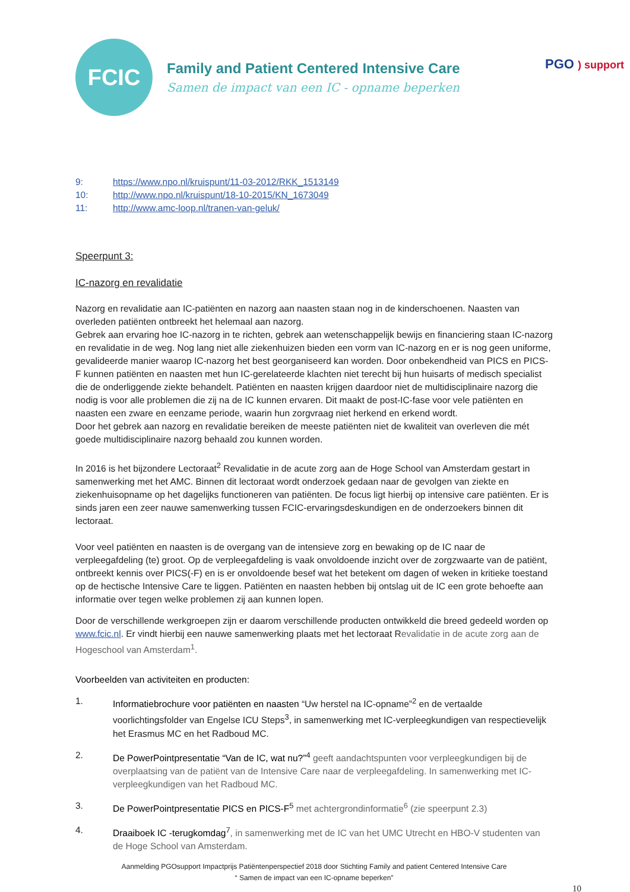FCIC
Family and Patient Centered Intensive Care
Samen de impact van een IC - opname beperken
PGO ) support
9: https://www.npo.nl/kruispunt/11-03-2012/RKK_1513149
10: http://www.npo.nl/kruispunt/18-10-2015/KN_1673049
11: http://www.amc-loop.nl/tranen-van-geluk/
Speerpunt 3:
IC-nazorg en revalidatie
Nazorg en revalidatie aan IC-patiënten en nazorg aan naasten staan nog in de kinderschoenen. Naasten van overleden patiënten ontbreekt het helemaal aan nazorg.
Gebrek aan ervaring hoe IC-nazorg in te richten, gebrek aan wetenschappelijk bewijs en financiering staan IC-nazorg en revalidatie in de weg. Nog lang niet alle ziekenhuizen bieden een vorm van IC-nazorg en er is nog geen uniforme, gevalideerde manier waarop IC-nazorg het best georganiseerd kan worden. Door onbekendheid van PICS en PICS-F kunnen patiënten en naasten met hun IC-gerelateerde klachten niet terecht bij hun huisarts of medisch specialist die de onderliggende ziekte behandelt. Patiënten en naasten krijgen daardoor niet de multidisciplinaire nazorg die nodig is voor alle problemen die zij na de IC kunnen ervaren. Dit maakt de post-IC-fase voor vele patiënten en naasten een zware en eenzame periode, waarin hun zorgvraag niet herkend en erkend wordt.
Door het gebrek aan nazorg en revalidatie bereiken de meeste patiënten niet de kwaliteit van overleven die mét goede multidisciplinaire nazorg behaald zou kunnen worden.
In 2016 is het bijzondere Lectoraat<sup>2</sup> Revalidatie in de acute zorg aan de Hoge School van Amsterdam gestart in samenwerking met het AMC. Binnen dit lectoraat wordt onderzoek gedaan naar de gevolgen van ziekte en ziekenhuisopname op het dagelijks functioneren van patiënten. De focus ligt hierbij op intensive care patiënten. Er is sinds jaren een zeer nauwe samenwerking tussen FCIC-ervaringsdeskundigen en de onderzoekers binnen dit lectoraat.
Voor veel patiënten en naasten is de overgang van de intensieve zorg en bewaking op de IC naar de verpleegafdeling (te) groot. Op de verpleegafdeling is vaak onvoldoende inzicht over de zorgzwaarte van de patiënt, ontbreekt kennis over PICS(-F) en is er onvoldoende besef wat het betekent om dagen of weken in kritieke toestand op de hectische Intensive Care te liggen. Patiënten en naasten hebben bij ontslag uit de IC een grote behoefte aan informatie over tegen welke problemen zij aan kunnen lopen.
Door de verschillende werkgroepen zijn er daarom verschillende producten ontwikkeld die breed gedeeld worden op www.fcic.nl. Er vindt hierbij een nauwe samenwerking plaats met het lectoraat Revalidatie in de acute zorg aan de Hogeschool van Amsterdam<sup>1</sup>.
Voorbeelden van activiteiten en producten:
1. Informatiebrochure voor patiënten en naasten “Uw herstel na IC-opname”<sup>2</sup> en de vertaalde voorlichtingsfolder van Engelse ICU Steps<sup>3</sup>, in samenwerking met IC-verpleegkundigen van respectievelijk het Erasmus MC en het Radboud MC.
2. De PowerPointpresentatie “Van de IC, wat nu?”<sup>4</sup> geeft aandachtspunten voor verpleegkundigen bij de overplaatsing van de patiënt van de Intensive Care naar de verpleegafdeling. In samenwerking met IC-verpleegkundigen van het Radboud MC.
3. De PowerPointpresentatie PICS en PICS-F<sup>5</sup> met achtergrondinformatie<sup>6</sup> (zie speerpunt 2.3)
4. Draaiboek IC -terugkomdag<sup>7</sup>, in samenwerking met de IC van het UMC Utrecht en HBO-V studenten van de Hoge School van Amsterdam.
Aanmelding PGOsupport Impactprijs Patiëntenperspectief 2018 door Stichting Family and patient Centered Intensive Care
“ Samen de impact van een IC-opname beperken”
10